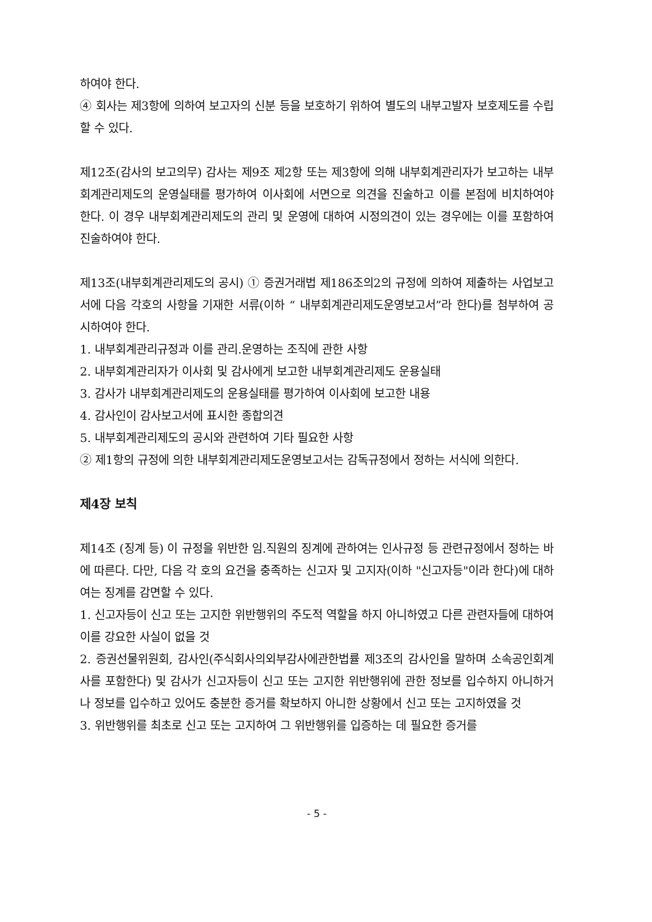하여야 한다.
④ 회사는 제3항에 의하여 보고자의 신분 등을 보호하기 위하여 별도의 내부고발자 보호제도를 수립할 수 있다.
제12조(감사의 보고의무) 감사는 제9조 제2항 또는 제3항에 의해 내부회계관리자가 보고하는 내부회계관리제도의 운영실태를 평가하여 이사회에 서면으로 의견을 진술하고 이를 본점에 비치하여야 한다. 이 경우 내부회계관리제도의 관리 및 운영에 대하여 시정의견이 있는 경우에는 이를 포함하여 진술하여야 한다.
제13조(내부회계관리제도의 공시) ① 증권거래법 제186조의2의 규정에 의하여 제출하는 사업보고서에 다음 각호의 사항을 기재한 서류(이하 “ 내부회계관리제도운영보고서”라 한다)를 첨부하여 공시하여야 한다.
1. 내부회계관리규정과 이를 관리.운영하는 조직에 관한 사항
2. 내부회계관리자가 이사회 및 감사에게 보고한 내부회계관리제도 운용실태
3. 감사가 내부회계관리제도의 운용실태를 평가하여 이사회에 보고한 내용
4. 감사인이 감사보고서에 표시한 종합의견
5. 내부회계관리제도의 공시와 관련하여 기타 필요한 사항
② 제1항의 규정에 의한 내부회계관리제도운영보고서는 감독규정에서 정하는 서식에 의한다.
제4장 보칙
제14조 (징계 등) 이 규정을 위반한 임.직원의 징계에 관하여는 인사규정 등 관련규정에서 정하는 바에 따른다. 다만, 다음 각 호의 요건을 충족하는 신고자 및 고지자(이하 "신고자등"이라 한다)에 대하여는 징계를 감면할 수 있다.
1. 신고자등이 신고 또는 고지한 위반행위의 주도적 역할을 하지 아니하였고 다른 관련자들에 대하여 이를 강요한 사실이 없을 것
2. 증권선물위원회, 감사인(주식회사의외부감사에관한법률 제3조의 감사인을 말하며 소속공인회계사를 포함한다) 및 감사가 신고자등이 신고 또는 고지한 위반행위에 관한 정보를 입수하지 아니하거나 정보를 입수하고 있어도 충분한 증거를 확보하지 아니한 상황에서 신고 또는 고지하였을 것
3. 위반행위를 최초로 신고 또는 고지하여 그 위반행위를 입증하는 데 필요한 증거를
- 5 -